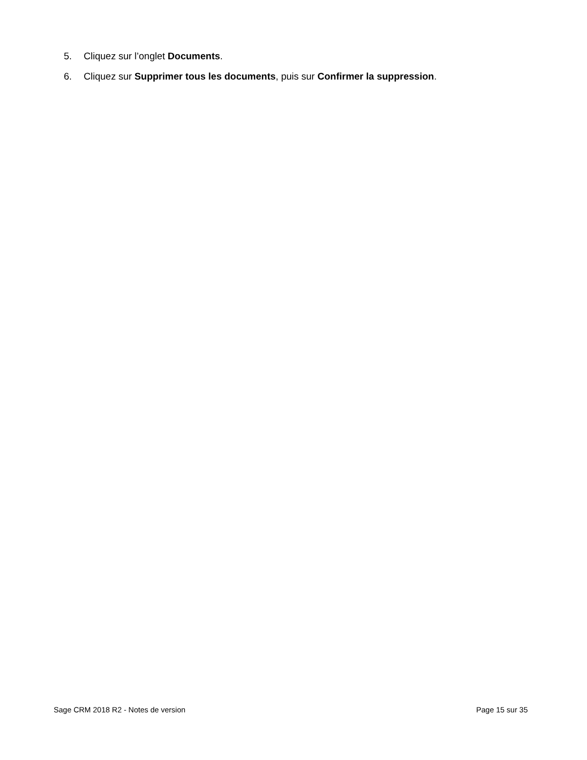5. Cliquez sur l’onglet Documents.
6. Cliquez sur Supprimer tous les documents, puis sur Confirmer la suppression.
Sage CRM 2018 R2 - Notes de version Page 15 sur 35